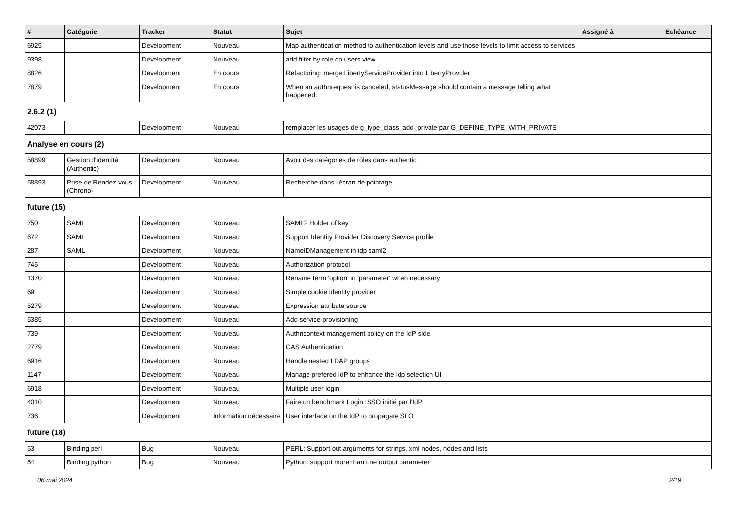| # | Catégorie | Tracker | Statut | Sujet | Assigné à | Echéance |
| --- | --- | --- | --- | --- | --- | --- |
| 6925 | | Development | Nouveau | Map authentication method to authentication levels and use those levels to limit access to services | | |
| 9398 | | Development | Nouveau | add filter by role on users view | | |
| 8826 | | Development | En cours | Refactoring: merge LibertyServiceProvider into LibertyProvider | | |
| 7879 | | Development | En cours | When an authnrequest is canceled, statusMessage should contain a message telling what happened. | | |
| 2.6.2 (1) | | | | | | |
| 42073 | | Development | Nouveau | remplacer les usages de g_type_class_add_private par G_DEFINE_TYPE_WITH_PRIVATE | | |
| Analyse en cours (2) | | | | | | |
| 58899 | Gestion d'identité (Authentic) | Development | Nouveau | Avoir des catégories de rôles dans authentic | | |
| 58893 | Prise de Rendez-vous (Chrono) | Development | Nouveau | Recherche dans l'écran de pointage | | |
| future (15) | | | | | | |
| 750 | SAML | Development | Nouveau | SAML2 Holder of key | | |
| 672 | SAML | Development | Nouveau | Support Identity Provider Discovery Service profile | | |
| 287 | SAML | Development | Nouveau | NameIDManagement in idp saml2 | | |
| 745 | | Development | Nouveau | Authorization protocol | | |
| 1370 | | Development | Nouveau | Rename term 'option' in 'parameter' when necessary | | |
| 69 | | Development | Nouveau | Simple cookie identity provider | | |
| 5279 | | Development | Nouveau | Expression attribute source | | |
| 5385 | | Development | Nouveau | Add service provisioning | | |
| 739 | | Development | Nouveau | Authncontext management policy on the IdP side | | |
| 2779 | | Development | Nouveau | CAS Authentication | | |
| 6916 | | Development | Nouveau | Handle nested LDAP groups | | |
| 1147 | | Development | Nouveau | Manage prefered IdP to enhance the Idp selection UI | | |
| 6918 | | Development | Nouveau | Multiple user login | | |
| 4010 | | Development | Nouveau | Faire un benchmark Login+SSO initié par l'IdP | | |
| 736 | | Development | Information nécessaire | User interface on the IdP to propagate SLO | | |
| future (18) | | | | | | |
| 53 | Binding perl | Bug | Nouveau | PERL: Support out arguments for strings, xml nodes, nodes and lists | | |
| 54 | Binding python | Bug | Nouveau | Python: support more than one output parameter | | |
06 mai 2024 2/19